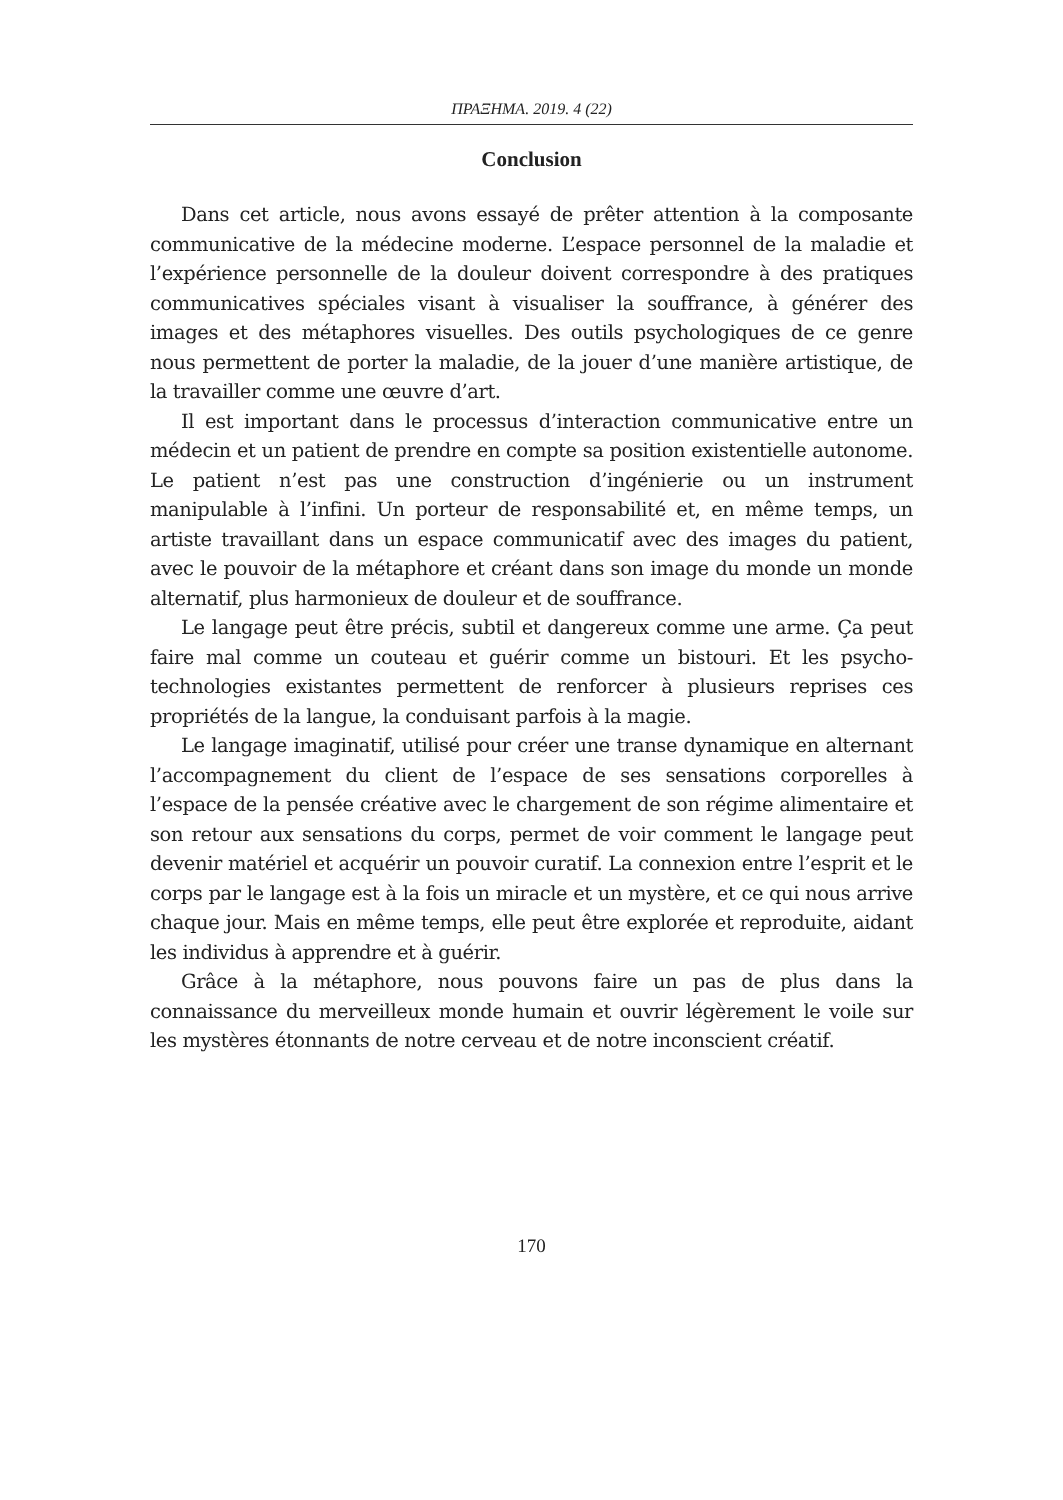ΠΡΑΞΗΜΑ. 2019. 4 (22)
Conclusion
Dans cet article, nous avons essayé de prêter attention à la composante communicative de la médecine moderne. L’espace personnel de la maladie et l’expérience personnelle de la douleur doivent correspondre à des pratiques communicatives spéciales visant à visualiser la souffrance, à générer des images et des métaphores visuelles. Des outils psychologiques de ce genre nous permettent de porter la maladie, de la jouer d’une manière artistique, de la travailler comme une œuvre d’art.
Il est important dans le processus d’interaction communicative entre un médecin et un patient de prendre en compte sa position existentielle autonome. Le patient n’est pas une construction d’ingénierie ou un instrument manipulable à l’infini. Un porteur de responsabilité et, en même temps, un artiste travaillant dans un espace communicatif avec des images du patient, avec le pouvoir de la métaphore et créant dans son image du monde un monde alternatif, plus harmonieux de douleur et de souffrance.
Le langage peut être précis, subtil et dangereux comme une arme. Ça peut faire mal comme un couteau et guérir comme un bistouri. Et les psycho-technologies existantes permettent de renforcer à plusieurs reprises ces propriétés de la langue, la conduisant parfois à la magie.
Le langage imaginatif, utilisé pour créer une transe dynamique en alternant l’accompagnement du client de l’espace de ses sensations corporelles à l’espace de la pensée créative avec le chargement de son régime alimentaire et son retour aux sensations du corps, permet de voir comment le langage peut devenir matériel et acquérir un pouvoir curatif. La connexion entre l’esprit et le corps par le langage est à la fois un miracle et un mystère, et ce qui nous arrive chaque jour. Mais en même temps, elle peut être explorée et reproduite, aidant les individus à apprendre et à guérir.
Grâce à la métaphore, nous pouvons faire un pas de plus dans la connaissance du merveilleux monde humain et ouvrir légèrement le voile sur les mystères étonnants de notre cerveau et de notre inconscient créatif.
170